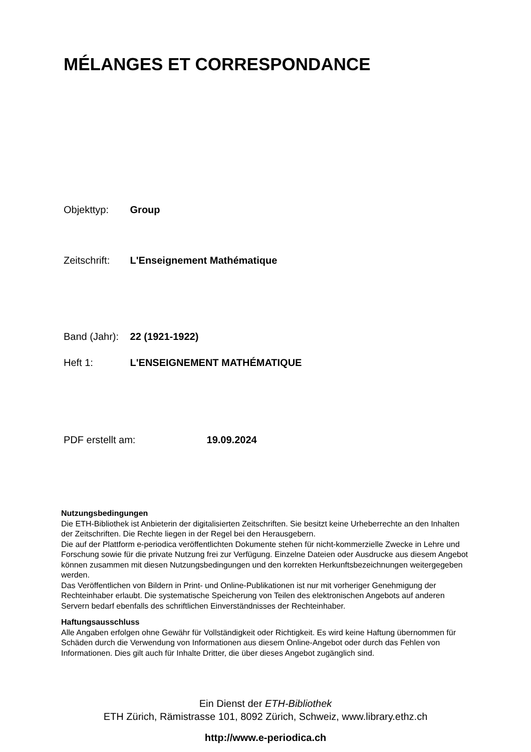MÉLANGES ET CORRESPONDANCE
Objekttyp: Group
Zeitschrift: L'Enseignement Mathématique
Band (Jahr): 22 (1921-1922)
Heft 1: L'ENSEIGNEMENT MATHÉMATIQUE
PDF erstellt am: 19.09.2024
Nutzungsbedingungen
Die ETH-Bibliothek ist Anbieterin der digitalisierten Zeitschriften. Sie besitzt keine Urheberrechte an den Inhalten der Zeitschriften. Die Rechte liegen in der Regel bei den Herausgebern.
Die auf der Plattform e-periodica veröffentlichten Dokumente stehen für nicht-kommerzielle Zwecke in Lehre und Forschung sowie für die private Nutzung frei zur Verfügung. Einzelne Dateien oder Ausdrucke aus diesem Angebot können zusammen mit diesen Nutzungsbedingungen und den korrekten Herkunftsbezeichnungen weitergegeben werden.
Das Veröffentlichen von Bildern in Print- und Online-Publikationen ist nur mit vorheriger Genehmigung der Rechteinhaber erlaubt. Die systematische Speicherung von Teilen des elektronischen Angebots auf anderen Servern bedarf ebenfalls des schriftlichen Einverständnisses der Rechteinhaber.
Haftungsausschluss
Alle Angaben erfolgen ohne Gewähr für Vollständigkeit oder Richtigkeit. Es wird keine Haftung übernommen für Schäden durch die Verwendung von Informationen aus diesem Online-Angebot oder durch das Fehlen von Informationen. Dies gilt auch für Inhalte Dritter, die über dieses Angebot zugänglich sind.
Ein Dienst der ETH-Bibliothek
ETH Zürich, Rämistrasse 101, 8092 Zürich, Schweiz, www.library.ethz.ch
http://www.e-periodica.ch